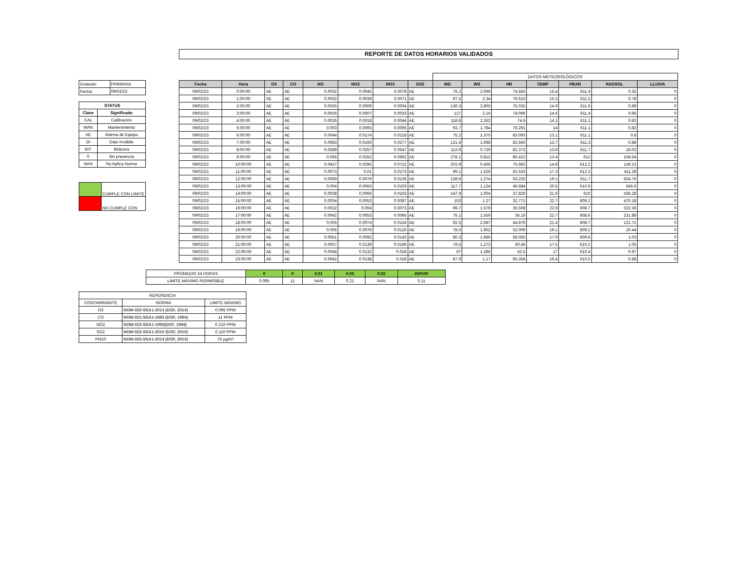REPORTE DE DATOS HORARIOS VALIDADOS
| Estación: | PRIMARIA |
| Fecha: | 09/02/23 |
| STATUS | |
| --- | --- |
| Clave | Significado |
| CAL | Calibración |
| MAN | Mantenimiento |
| AE | Alarma de Equipo |
| DI | Dato Inválido |
| BIT | Bitácora |
| 0 | Sin presencia |
| NAN | No Aplica Norma |
| | CUMPLE CON LIMITE |
| | NO CUMPLE CON |
| | | | | | | | | DATOS METEOROLÓGICOS | | | | | | |
| Fecha | Hora | O3 | CO | NO | NO2 | NOX | SO2 | WD | WS | HR | TEMP | PBAR | RADSOL | LLUVIA |
| 09/02/23 | 0:00:00 | AE | AE | 0.0032 | 0.0045 | 0.0078 | AE | 76.2 | 2.069 | 74.565 | 15.4 | 611.4 | 0.32 | 0 |
| 09/02/23 | 1:00:00 | AE | AE | 0.0032 | 0.0039 | 0.0071 | AE | 97.5 | 2.34 | 76.615 | 15.3 | 611.5 | 0.78 | 0 |
| 09/02/23 | 2:00:00 | AE | AE | 0.0025 | 0.0009 | 0.0034 | AE | 136.3 | 2.805 | 75.035 | 14.9 | 611.6 | 0.89 | 0 |
| 09/02/23 | 3:00:00 | AE | AE | 0.0026 | 0.0007 | 0.0033 | AE | 127 | 2.16 | 74.096 | 14.6 | 611.4 | 0.95 | 0 |
| 09/02/23 | 4:00:00 | AE | AE | 0.0026 | 0.0018 | 0.0044 | AE | 118.8 | 2.262 | 74.6 | 14.2 | 611.1 | 0.82 | 0 |
| 09/02/23 | 5:00:00 | AE | AE | 0.003 | 0.0065 | 0.0095 | AE | 93.7 | 1.784 | 78.291 | 14 | 611.1 | 0.82 | 0 |
| 09/02/23 | 6:00:00 | AE | AE | 0.0044 | 0.0174 | 0.0218 | AE | 75.2 | 1.375 | 83.093 | 13.1 | 611.1 | 0.8 | 0 |
| 09/02/23 | 7:00:00 | AE | AE | 0.0083 | 0.0193 | 0.0277 | AE | 121.4 | 1.698 | 82.592 | 13.7 | 611.3 | 0.88 | 0 |
| 09/02/23 | 8:00:00 | AE | AE | 0.0289 | 0.0257 | 0.0547 | AE | 112.6 | 0.729 | 82.373 | 13.6 | 611.7 | 16.03 | 0 |
| 09/02/23 | 9:00:00 | AE | AE | 0.065 | 0.0252 | 0.0902 | AE | 278.1 | 0.812 | 80.422 | 13.4 | 612 | 104.54 | 0 |
| 09/02/23 | 10:00:00 | AE | AE | 0.0427 | 0.0295 | 0.0722 | AE | 202.9 | 0.465 | 75.682 | 14.8 | 612.2 | 139.21 | 0 |
| 09/02/23 | 11:00:00 | AE | AE | 0.0073 | 0.01 | 0.0173 | AE | 99.1 | 1.626 | 62.533 | 17.3 | 612.3 | 411.28 | 0 |
| 09/02/23 | 12:00:00 | AE | AE | 0.0059 | 0.0076 | 0.0135 | AE | 128.6 | 1.274 | 53.225 | 19.1 | 611.7 | 624.75 | 0 |
| 09/02/23 | 13:00:00 | AE | AE | 0.004 | 0.0063 | 0.0103 | AE | 117.7 | 1.124 | 46.684 | 20.5 | 610.9 | 645.6 | 0 |
| 09/02/23 | 14:00:00 | AE | AE | 0.0038 | 0.0066 | 0.0103 | AE | 147.9 | 1.004 | 37.826 | 21.6 | 610 | 436.28 | 0 |
| 09/02/23 | 15:00:00 | AE | AE | 0.0034 | 0.0053 | 0.0087 | AE | 153 | 1.27 | 32.772 | 22.7 | 609.2 | 470.18 | 0 |
| 09/02/23 | 16:00:00 | AE | AE | 0.0032 | 0.004 | 0.0073 | AE | 99.7 | 1.576 | 35.508 | 22.9 | 608.7 | 322.36 | 0 |
| 09/02/23 | 17:00:00 | AE | AE | 0.0042 | 0.0053 | 0.0095 | AE | 75.1 | 1.556 | 36.16 | 22.7 | 608.6 | 231.88 | 0 |
| 09/02/23 | 18:00:00 | AE | AE | 0.005 | 0.0074 | 0.0124 | AE | 92.5 | 2.587 | 44.876 | 21.4 | 608.7 | 121.71 | 0 |
| 09/02/23 | 19:00:00 | AE | AE | 0.005 | 0.0076 | 0.0126 | AE | 78.5 | 1.902 | 52.009 | 19.1 | 609.2 | 10.44 | 0 |
| 09/02/23 | 20:00:00 | AE | AE | 0.0051 | 0.0092 | 0.0143 | AE | 80.3 | 1.985 | 58.055 | 17.9 | 609.8 | 1.03 | 0 |
| 09/02/23 | 21:00:00 | AE | AE | 0.0057 | 0.0139 | 0.0196 | AE | 78.5 | 1.273 | 60.45 | 17.5 | 610.2 | 1.05 | 0 |
| 09/02/23 | 22:00:00 | AE | AE | 0.0048 | 0.0132 | 0.018 | AE | 67 | 1.286 | 62.5 | 17 | 610.4 | 0.97 | 0 |
| 09/02/23 | 23:00:00 | AE | AE | 0.0042 | 0.0138 | 0.018 | AE | 87.9 | 1.17 | 65.358 | 16.4 | 610.5 | 0.88 | 0 |
| PROMEDIO 24 HORAS | 0 | 0 | 0.01 | 0.03 | 0.02 | #DIV/0! |
| LIMITE MÁXIMO PERMISIBLE | 0.095 | 11 | NAN | 0.21 | NAN | 0.11 |
| REFERENCIA | | |
| CONTAMINANTE | NORMA | LIMITE MÁXIMO |
| O3 | NOM-020-SSA1-2014 (DOF, 2014) | 0.095 PPM |
| CO | NOM-021-SSA1-1993 (DOF, 1994) | 11 PPM |
| NO2 | NOM-023-SSA1-1993(DOF, 1994) | 0.210 PPM |
| SO2 | NOM-022-SSA1-2010 (DOF, 2010) | 0.110 PPM |
| PM10 | NOM-025-SSA1-2014 (DOF, 2014) | 75 µg/m³ |